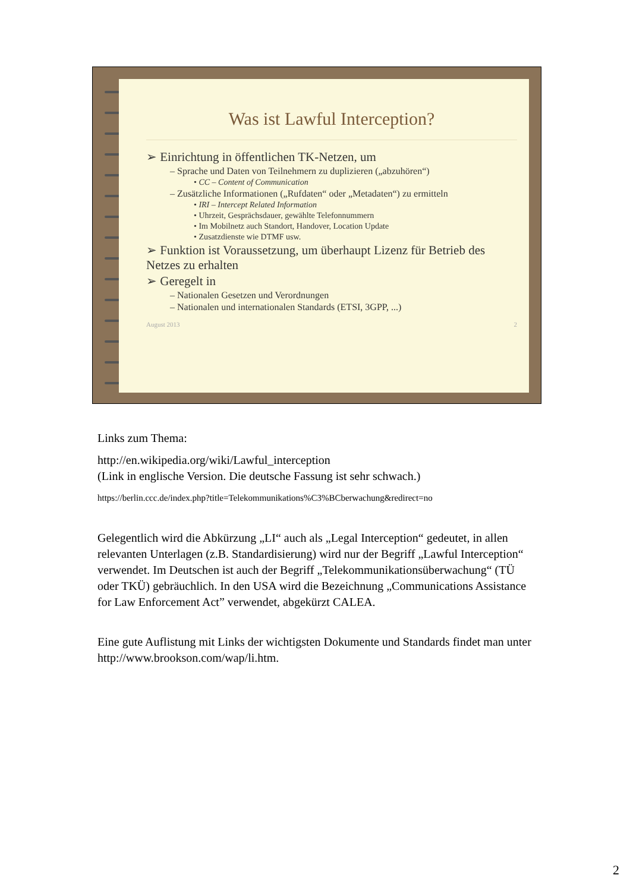Was ist Lawful Interception?
➢ Einrichtung in öffentlichen TK-Netzen, um
– Sprache und Daten von Teilnehmern zu duplizieren („abzuhören“)
• CC – Content of Communication
– Zusätzliche Informationen („Rufdaten“ oder „Metadaten“) zu ermitteln
• IRI – Intercept Related Information
• Uhrzeit, Gesprächsdauer, gewählte Telefonnummern
• Im Mobilnetz auch Standort, Handover, Location Update
• Zusatzdienste wie DTMF usw.
➢ Funktion ist Voraussetzung, um überhaupt Lizenz für Betrieb des Netzes zu erhalten
➢ Geregelt in
– Nationalen Gesetzen und Verordnungen
– Nationalen und internationalen Standards (ETSI, 3GPP, ...)
August 2013 2
Links zum Thema:
http://en.wikipedia.org/wiki/Lawful_interception
(Link in englische Version. Die deutsche Fassung ist sehr schwach.)
https://berlin.ccc.de/index.php?title=Telekommunikations%C3%BCberwachung&redirect=no
Gelegentlich wird die Abkürzung „LI“ auch als „Legal Interception“ gedeutet, in allen relevanten Unterlagen (z.B. Standardisierung) wird nur der Begriff „Lawful Interception“ verwendet. Im Deutschen ist auch der Begriff „Telekommunikationsüberwachung“ (TÜ oder TKÜ) gebräuchlich. In den USA wird die Bezeichnung „Communications Assistance for Law Enforcement Act” verwendet, abgekürzt CALEA.
Eine gute Auflistung mit Links der wichtigsten Dokumente und Standards findet man unter http://www.brookson.com/wap/li.htm.
2